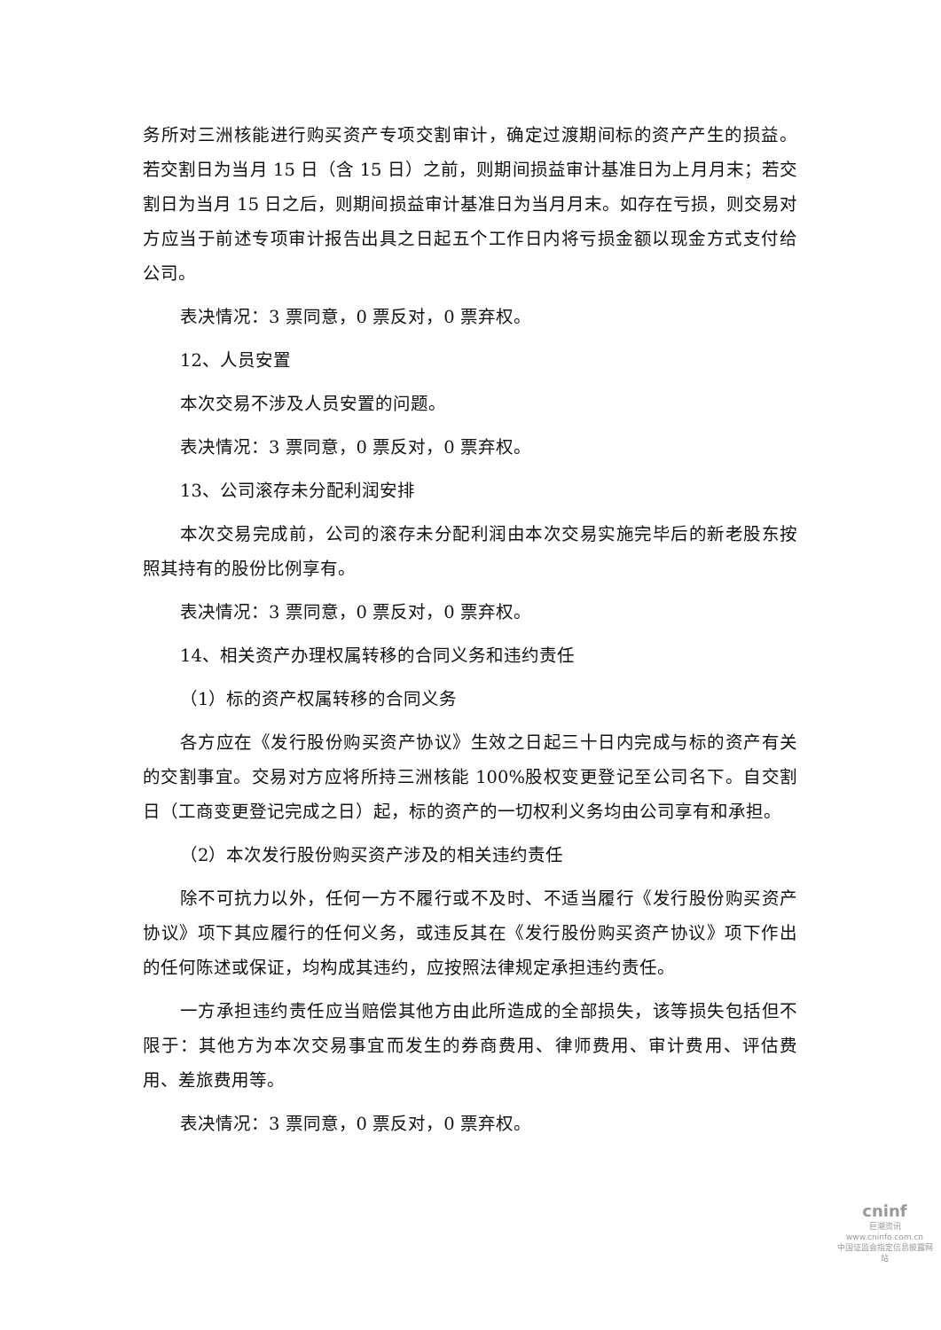务所对三洲核能进行购买资产专项交割审计，确定过渡期间标的资产产生的损益。若交割日为当月 15 日（含 15 日）之前，则期间损益审计基准日为上月月末；若交割日为当月 15 日之后，则期间损益审计基准日为当月月末。如存在亏损，则交易对方应当于前述专项审计报告出具之日起五个工作日内将亏损金额以现金方式支付给公司。
表决情况：3 票同意，0 票反对，0 票弃权。
12、人员安置
本次交易不涉及人员安置的问题。
表决情况：3 票同意，0 票反对，0 票弃权。
13、公司滚存未分配利润安排
本次交易完成前，公司的滚存未分配利润由本次交易实施完毕后的新老股东按照其持有的股份比例享有。
表决情况：3 票同意，0 票反对，0 票弃权。
14、相关资产办理权属转移的合同义务和违约责任
（1）标的资产权属转移的合同义务
各方应在《发行股份购买资产协议》生效之日起三十日内完成与标的资产有关的交割事宜。交易对方应将所持三洲核能 100%股权变更登记至公司名下。自交割日（工商变更登记完成之日）起，标的资产的一切权利义务均由公司享有和承担。
（2）本次发行股份购买资产涉及的相关违约责任
除不可抗力以外，任何一方不履行或不及时、不适当履行《发行股份购买资产协议》项下其应履行的任何义务，或违反其在《发行股份购买资产协议》项下作出的任何陈述或保证，均构成其违约，应按照法律规定承担违约责任。
一方承担违约责任应当赔偿其他方由此所造成的全部损失，该等损失包括但不限于：其他方为本次交易事宜而发生的券商费用、律师费用、审计费用、评估费用、差旅费用等。
表决情况：3 票同意，0 票反对，0 票弃权。
cninf
巨潮资讯
www.cninfo.com.cn
中国证监会指定信息披露网站